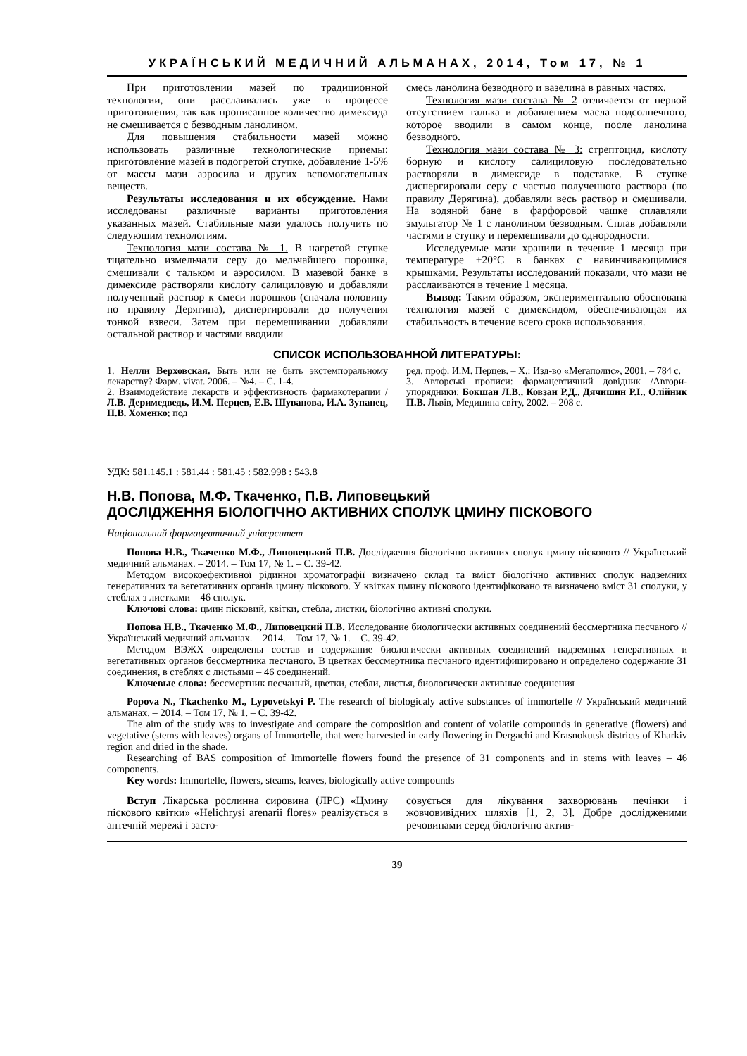УКРАЇНСЬКИЙ МЕДИЧНИЙ АЛЬМАНАХ, 2014, Том 17, № 1
При приготовлении мазей по традиционной технологии, они расслаивались уже в процессе приготовления, так как прописанное количество димексида не смешивается с безводным ланолином.
Для повышения стабильности мазей можно использовать различные технологические приемы: приготовление мазей в подогретой ступке, добавление 1-5% от массы мази аэросила и других вспомогательных веществ.
Результаты исследования и их обсуждение. Нами исследованы различные варианты приготовления указанных мазей. Стабильные мази удалось получить по следующим технологиям.
Технология мази состава № 1. В нагретой ступке тщательно измельчали серу до мельчайшего порошка, смешивали с тальком и аэросилом. В мазевой банке в димексиде растворяли кислоту салициловую и добавляли полученный раствор к смеси порошков (сначала половину по правилу Дерягина), диспергировали до получения тонкой взвеси. Затем при перемешивании добавляли остальной раствор и частями вводили
смесь ланолина безводного и вазелина в равных частях.
Технология мази состава № 2 отличается от первой отсутствием талька и добавлением масла подсолнечного, которое вводили в самом конце, после ланолина безводного.
Технология мази состава № 3: стрептоцид, кислоту борную и кислоту салициловую последовательно растворяли в димексиде в подставке. В ступке диспергировали серу с частью полученного раствора (по правилу Дерягина), добавляли весь раствор и смешивали. На водяной бане в фарфоровой чашке сплавляли эмульгатор № 1 с ланолином безводным. Сплав добавляли частями в ступку и перемешивали до однородности.
Исследуемые мази хранили в течение 1 месяца при температуре +20°С в банках с навинчивающимися крышками. Результаты исследований показали, что мази не расслаиваются в течение 1 месяца.
Вывод: Таким образом, экспериментально обоснована технология мазей с димексидом, обеспечивающая их стабильность в течение всего срока использования.
СПИСОК ИСПОЛЬЗОВАННОЙ ЛИТЕРАТУРЫ:
1. Нелли Верховская. Быть или не быть экстемпоральному лекарству? Фарм. vivat. 2006. – №4. – С. 1-4.
2. Взаимодействие лекарств и эффективность фармакотерапии /Л.В. Деримедведь, И.М. Перцев, Е.В. Шуванова, И.А. Зупанец, Н.В. Хоменко; под
ред. проф. И.М. Перцев. – Х.: Изд-во «Мегаполис», 2001. – 784 с.
3. Авторські прописи: фармацевтичний довідник /Автори-упорядники: Бокшан Л.В., Ковзан Р.Д., Дячишин Р.І., Олійник П.В. Львів, Медицина світу, 2002. – 208 с.
УДК: 581.145.1 : 581.44 : 581.45 : 582.998 : 543.8
Н.В. Попова, М.Ф. Ткаченко, П.В. Липовецький
ДОСЛІДЖЕННЯ БІОЛОГІЧНО АКТИВНИХ СПОЛУК ЦМИНУ ПІСКОВОГО
Національний фармацевтичний університет
Попова Н.В., Ткаченко М.Ф., Липовецький П.В. Дослідження біологічно активних сполук цмину піскового // Український медичний альманах. – 2014. – Том 17, № 1. – С. 39-42.
Методом високоефективної рідинної хроматографії визначено склад та вміст біологічно активних сполук надземних генеративних та вегетативних органів цмину піскового. У квітках цмину піскового ідентифіковано та визначено вміст 31 сполуки, у стеблах з листками – 46 сполук.
Ключові слова: цмин пісковий, квітки, стебла, листки, біологічно активні сполуки.
Попова Н.В., Ткаченко М.Ф., Липовецкий П.В. Исследование биологически активных соединений бессмертника песчаного // Український медичний альманах. – 2014. – Том 17, № 1. – С. 39-42.
Методом ВЭЖХ определены состав и содержание биологически активных соединений надземных генеративных и вегетативных органов бессмертника песчаного. В цветках бессмертника песчаного идентифицировано и определено содержание 31 соединения, в стеблях с листьями – 46 соединений.
Ключевые слова: бессмертник песчаный, цветки, стебли, листья, биологически активные соединения
Popova N., Tkachenko M., Lypovetskyi P. The research of biologicaly active substances of immortelle // Український медичний альманах. – 2014. – Том 17, № 1. – С. 39-42.
The aim of the study was to investigate and compare the composition and content of volatile compounds in generative (flowers) and vegetative (stems with leaves) organs of Immortelle, that were harvested in early flowering in Dergachi and Krasnokutsk districts of Kharkiv region and dried in the shade.
Researching of BAS composition of Immortelle flowers found the presence of 31 components and in stems with leaves – 46 components.
Key words: Immortelle, flowers, steams, leaves, biologically active compounds
Вступ Лікарська рослинна сировина (ЛРС) «Цмину піскового квітки» «Helichrysi arenarii flores» реалізується в аптечній мережі і засто-
совується для лікування захворювань печінки і жовчовивідних шляхів [1, 2, 3]. Добре дослідженими речовинами серед біологічно актив-
39